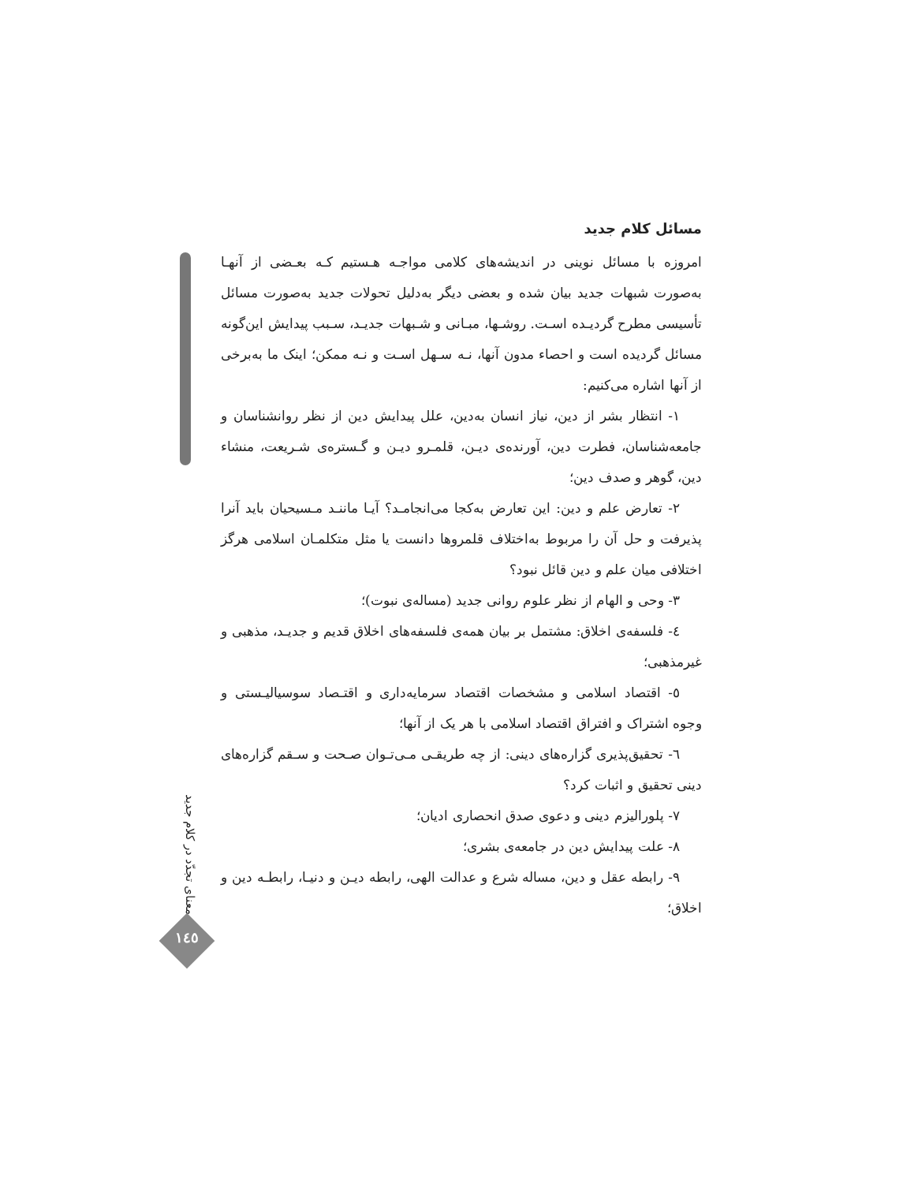مسائل کلام جدید
امروزه با مسائل نوینی در اندیشه‌های کلامی مواجـه هـستیم کـه بعـضی از آنهـا به‌صورت شبهات جدید بیان شده و بعضی دیگر به‌دلیل تحولات جدید به‌صورت مسائل تأسیسی مطرح گردیـده اسـت. روشـها، مبـانی و شـبهات جدیـد، سـبب پیدایش این‌گونه مسائل گردیده است و احصاء مدون آنها، نـه سـهل اسـت و نـه ممکن؛ اینک ما به‌برخی از آنها اشاره می‌کنیم:
۱- انتظار بشر از دین، نیاز انسان به‌دین، علل پیدایش دین از نظر روانشناسان و جامعه‌شناسان، فطرت دین، آورنده‌ی دیـن، قلمـرو دیـن و گـستره‌ی شـریعت، منشاء دین، گوهر و صدف دین؛
۲- تعارض علم و دین: این تعارض به‌کجا می‌انجامـد؟ آیـا ماننـد مـسیحیان باید آنرا پذیرفت و حل آن را مربوط به‌اختلاف قلمروها دانست یا مثل متکلمـان اسلامی هرگز اختلافی میان علم و دین قائل نبود؟
۳- وحی و الهام از نظر علوم روانی جدید (مساله‌ی نبوت)؛
٤- فلسفه‌ی اخلاق: مشتمل بر بیان همه‌ی فلسفه‌های اخلاق قدیم و جدیـد، مذهبی و غیرمذهبی؛
٥- اقتصاد اسلامی و مشخصات اقتصاد سرمایه‌داری و اقتـصاد سوسیالیـستی و وجوه اشتراک و افتراق اقتصاد اسلامی با هر یک از آنها؛
٦- تحقیق‌پذیری گزاره‌های دینی: از چه طریقـی مـی‌تـوان صـحت و سـقم گزاره‌های دینی تحقیق و اثبات کرد؟
۷- پلورالیزم دینی و دعوی صدق انحصاری ادیان؛
۸- علت پیدایش دین در جامعه‌ی بشری؛
۹- رابطه عقل و دین، مساله شرع و عدالت الهی، رابطه دیـن و دنیـا، رابطـه دین و اخلاق؛
معنای تجدّد در کلام جدید
١٤٥